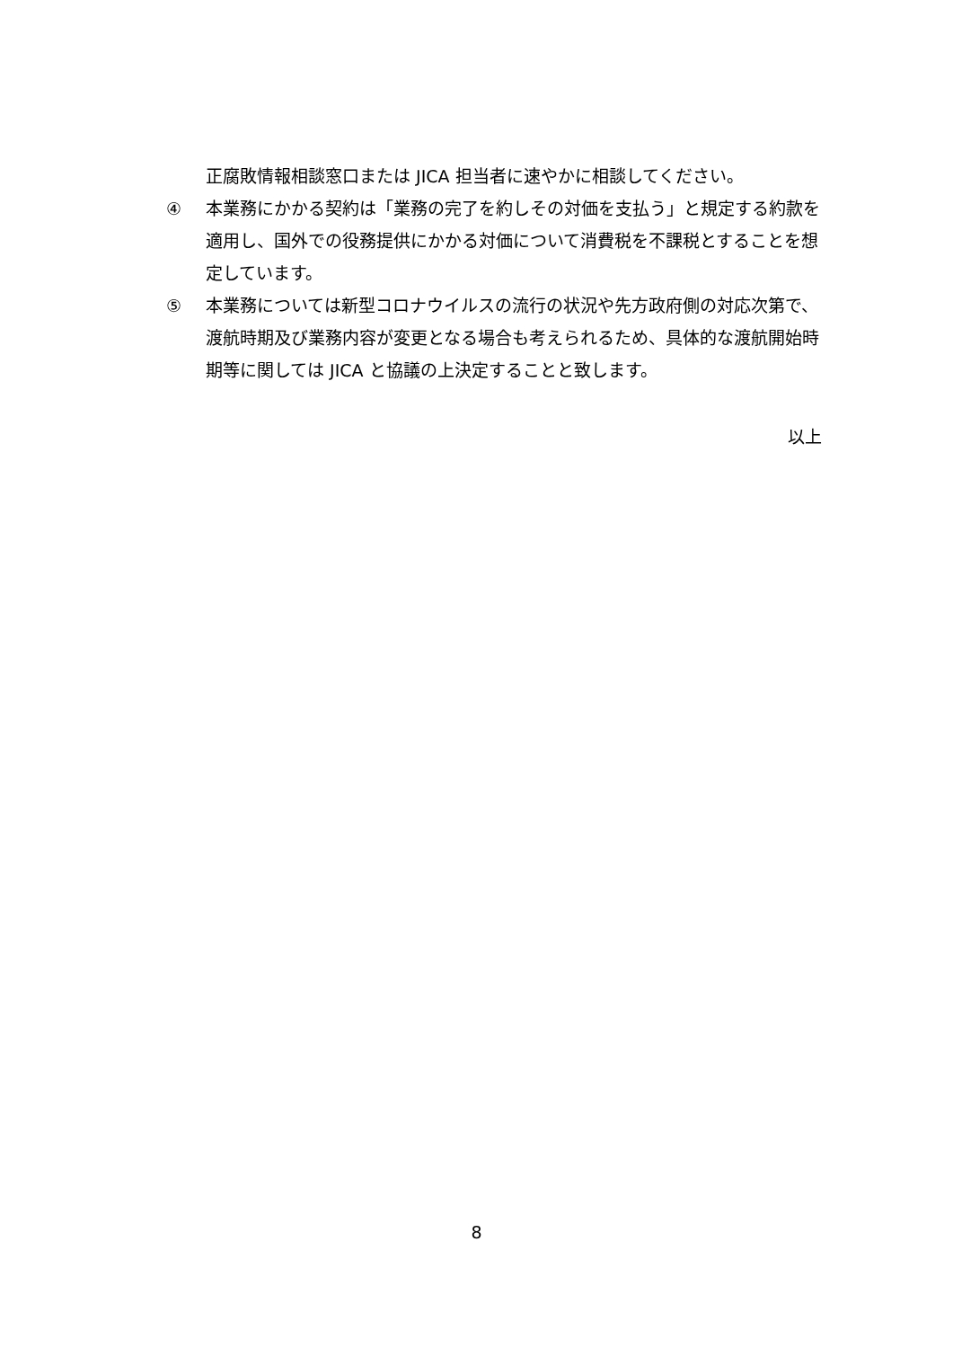正腐敗情報相談窓口または JICA 担当者に速やかに相談してください。
④ 本業務にかかる契約は「業務の完了を約しその対価を支払う」と規定する約款を適用し、国外での役務提供にかかる対価について消費税を不課税とすることを想定しています。
⑤ 本業務については新型コロナウイルスの流行の状況や先方政府側の対応次第で、渡航時期及び業務内容が変更となる場合も考えられるため、具体的な渡航開始時期等に関しては JICA と協議の上決定することと致します。
以上
8